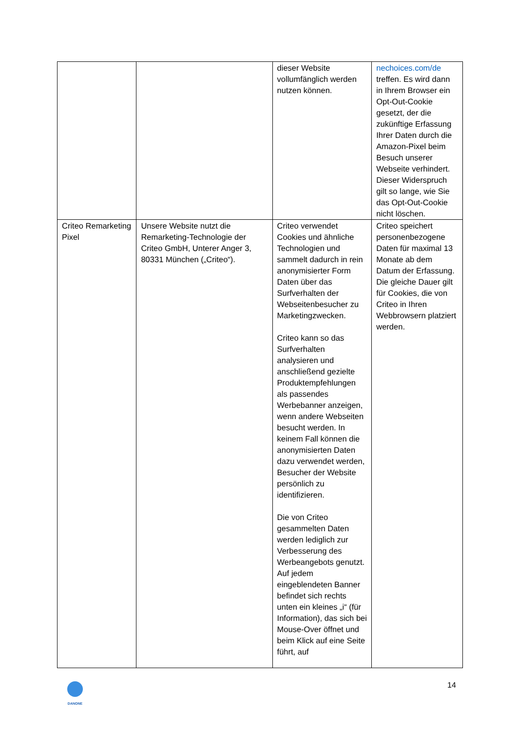| | | dieser Website vollumfänglich werden nutzen können. | nechoices.com/de treffen. Es wird dann in Ihrem Browser ein Opt-Out-Cookie gesetzt, der die zukünftige Erfassung Ihrer Daten durch die Amazon-Pixel beim Besuch unserer Webseite verhindert. Dieser Widerspruch gilt so lange, wie Sie das Opt-Out-Cookie nicht löschen. |
| Criteo Remarketing Pixel | Unsere Website nutzt die Remarketing-Technologie der Criteo GmbH, Unterer Anger 3, 80331 München („Criteo“). | Criteo verwendet Cookies und ähnliche Technologien und sammelt dadurch in rein anonymisierter Form Daten über das Surfverhalten der Webseitenbesucher zu Marketingzwecken. Criteo kann so das Surfverhalten analysieren und anschließend gezielte Produktempfehlungen als passendes Werbebanner anzeigen, wenn andere Webseiten besucht werden. In keinem Fall können die anonymisierten Daten dazu verwendet werden, Besucher der Website persönlich zu identifizieren. Die von Criteo gesammelten Daten werden lediglich zur Verbesserung des Werbeangebots genutzt. Auf jedem eingeblendeten Banner befindet sich rechts unten ein kleines „i“ (für Information), das sich bei Mouse-Over öffnet und beim Klick auf eine Seite führt, auf | Criteo speichert personenbezogene Daten für maximal 13 Monate ab dem Datum der Erfassung. Die gleiche Dauer gilt für Cookies, die von Criteo in Ihren Webbrowsern platziert werden. |
DANONE 14